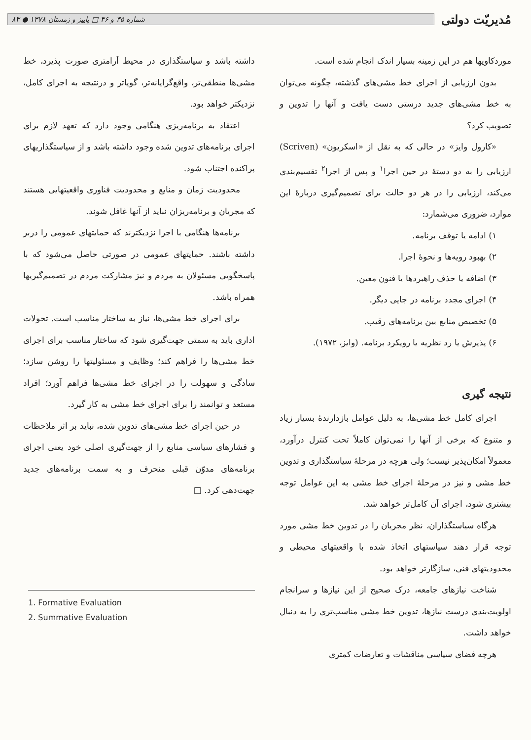مُدیریّت دولتی
شماره ۳۵ و ۳۶ □ پاییز و زمستان ۱۳۷۸ ● ۸۳
موردکاویها هم در این زمینه بسیار اندک انجام شده است.
بدون ارزیابی از اجرای خط مشی‌های گذشته، چگونه می‌توان به خط مشی‌های جدید درستی دست یافت و آنها را تدوین و تصویب کرد؟
«کارول وایز» در حالی که به نقل از «اسکریون» (Scriven) ارزیابی را به دو دستهٔ در حین اجرا<sup>۱</sup> و پس از اجرا<sup>۲</sup> تقسیم‌بندی می‌کند، ارزیابی را در هر دو حالت برای تصمیم‌گیری دربارهٔ این موارد، ضروری می‌شمارد:
۱) ادامه یا توقف برنامه.
۲) بهبود رویه‌ها و نحوهٔ اجرا.
۳) اضافه یا حذف راهبردها یا فنون معین.
۴) اجرای مجدد برنامه در جایی دیگر.
۵) تخصیص منابع بین برنامه‌های رقیب.
۶) پذیرش یا رد نظریه یا رویکرد برنامه. (وایز، ۱۹۷۲).
نتیجه گیری
اجرای کامل خط مشی‌ها، به دلیل عوامل بازدارندهٔ بسیار زیاد و متنوع که برخی از آنها را نمی‌توان کاملاً تحت کنترل درآورد، معمولاً امکان‌پذیر نیست؛ ولی هرچه در مرحلهٔ سیاستگذاری و تدوین خط مشی و نیز در مرحلهٔ اجرای خط مشی به این عوامل توجه بیشتری شود، اجرای آن کامل‌تر خواهد شد.
هرگاه سیاستگذاران، نظر مجریان را در تدوین خط مشی مورد توجه قرار دهند سیاستهای اتخاذ شده با واقعیتهای محیطی و محدودیتهای فنی، سازگارتر خواهد بود.
شناخت نیازهای جامعه، درک صحیح از این نیازها و سرانجام اولویت‌بندی درست نیازها، تدوین خط مشی مناسب‌تری را به دنبال خواهد داشت.
هرچه فضای سیاسی مناقشات و تعارضات کمتری
داشته باشد و سیاستگذاری در محیط آرامتری صورت پذیرد، خط مشی‌ها منطقی‌تر، واقع‌گرایانه‌تر، گویاتر و درنتیجه به اجرای کامل، نزدیکتر خواهد بود.
اعتقاد به برنامه‌ریزی هنگامی وجود دارد که تعهد لازم برای اجرای برنامه‌های تدوین شده وجود داشته باشد و از سیاستگذاریهای پراکنده اجتناب شود.
محدودیت زمان و منابع و محدودیت فناوری واقعیتهایی هستند که مجریان و برنامه‌ریزان نباید از آنها غافل شوند.
برنامه‌ها هنگامی با اجرا نزدیکترند که حمایتهای عمومی را دربر داشته باشند. حمایتهای عمومی در صورتی حاصل می‌شود که با پاسخگویی مسئولان به مردم و نیز مشارکت مردم در تصمیم‌گیریها همراه باشد.
برای اجرای خط مشی‌ها، نیاز به ساختار مناسب است. تحولات اداری باید به سمتی جهت‌گیری شود که ساختار مناسب برای اجرای خط مشی‌ها را فراهم کند؛ وظایف و مسئولیتها را روشن سازد؛ سادگی و سهولت را در اجرای خط مشی‌ها فراهم آورد؛ افراد مستعد و توانمند را برای اجرای خط مشی به کار گیرد.
در حین اجرای خط مشی‌های تدوین شده، نباید بر اثر ملاحظات و فشارهای سیاسی منابع را از جهت‌گیری اصلی خود یعنی اجرای برنامه‌های مدوّن قبلی منحرف و به سمت برنامه‌های جدید جهت‌دهی کرد. □
1. Formative Evaluation
2. Summative Evaluation